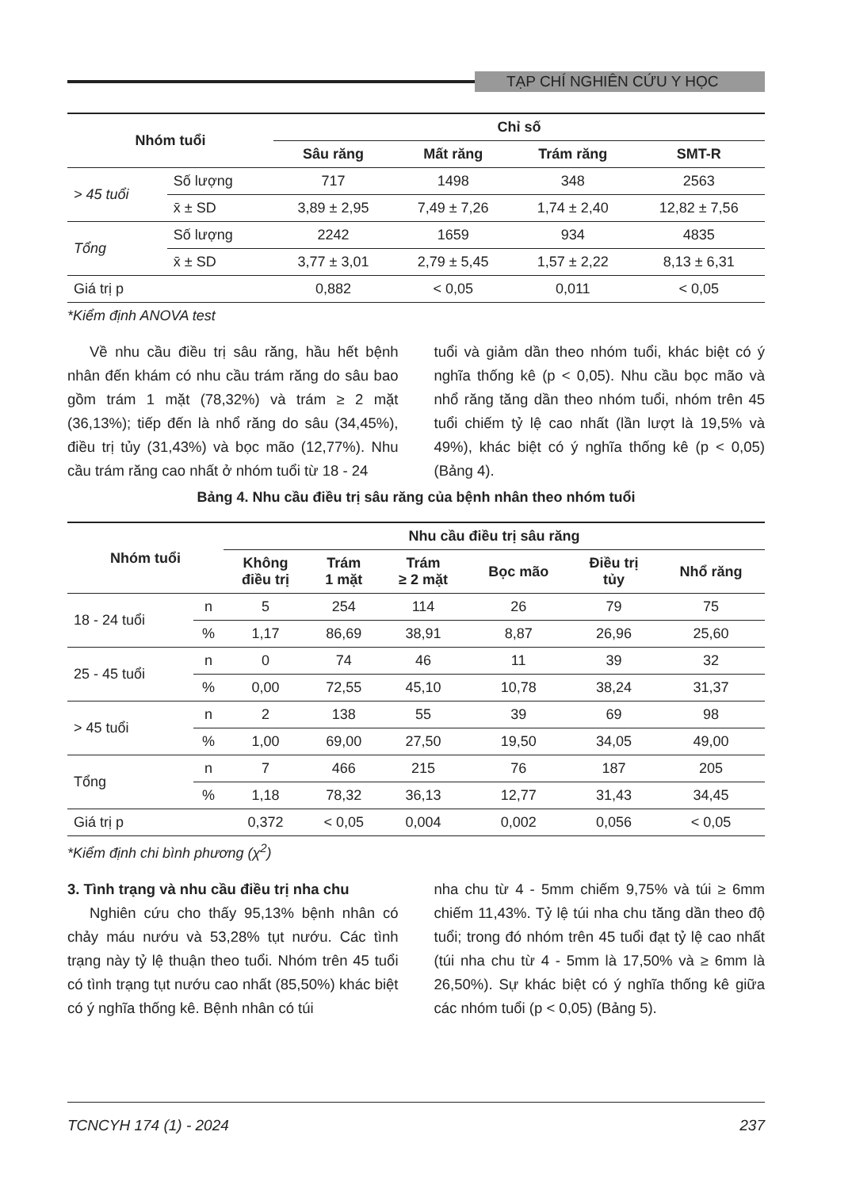TẠP CHÍ NGHIÊN CỨU Y HỌC
| Nhóm tuổi | | Chỉ số | | | |
| --- | --- | --- | --- | --- | --- |
| | | Sâu răng | Mất răng | Trám răng | SMT-R |
| > 45 tuổi | Số lượng | 717 | 1498 | 348 | 2563 |
| | x̄ ± SD | 3,89 ± 2,95 | 7,49 ± 7,26 | 1,74 ± 2,40 | 12,82 ± 7,56 |
| Tổng | Số lượng | 2242 | 1659 | 934 | 4835 |
| | x̄ ± SD | 3,77 ± 3,01 | 2,79 ± 5,45 | 1,57 ± 2,22 | 8,13 ± 6,31 |
| Giá trị p | | 0,882 | < 0,05 | 0,011 | < 0,05 |
*Kiểm định ANOVA test
Về nhu cầu điều trị sâu răng, hầu hết bệnh nhân đến khám có nhu cầu trám răng do sâu bao gồm trám 1 mặt (78,32%) và trám ≥ 2 mặt (36,13%); tiếp đến là nhổ răng do sâu (34,45%), điều trị tủy (31,43%) và bọc mão (12,77%). Nhu cầu trám răng cao nhất ở nhóm tuổi từ 18 - 24
tuổi và giảm dần theo nhóm tuổi, khác biệt có ý nghĩa thống kê (p < 0,05). Nhu cầu bọc mão và nhổ răng tăng dần theo nhóm tuổi, nhóm trên 45 tuổi chiếm tỷ lệ cao nhất (lần lượt là 19,5% và 49%), khác biệt có ý nghĩa thống kê (p < 0,05) (Bảng 4).
Bảng 4. Nhu cầu điều trị sâu răng của bệnh nhân theo nhóm tuổi
| Nhóm tuổi | | Nhu cầu điều trị sâu răng | | | | | |
| --- | --- | --- | --- | --- | --- | --- | --- |
| | | Không điều trị | Trám 1 mặt | Trám ≥ 2 mặt | Bọc mão | Điều trị tủy | Nhổ răng |
| 18 - 24 tuổi | n | 5 | 254 | 114 | 26 | 79 | 75 |
| | % | 1,17 | 86,69 | 38,91 | 8,87 | 26,96 | 25,60 |
| 25 - 45 tuổi | n | 0 | 74 | 46 | 11 | 39 | 32 |
| | % | 0,00 | 72,55 | 45,10 | 10,78 | 38,24 | 31,37 |
| > 45 tuổi | n | 2 | 138 | 55 | 39 | 69 | 98 |
| | % | 1,00 | 69,00 | 27,50 | 19,50 | 34,05 | 49,00 |
| Tổng | n | 7 | 466 | 215 | 76 | 187 | 205 |
| | % | 1,18 | 78,32 | 36,13 | 12,77 | 31,43 | 34,45 |
| Giá trị p | | 0,372 | < 0,05 | 0,004 | 0,002 | 0,056 | < 0,05 |
*Kiểm định chi bình phương (χ<sup>2</sup>)
3. Tình trạng và nhu cầu điều trị nha chu
Nghiên cứu cho thấy 95,13% bệnh nhân có chảy máu nướu và 53,28% tụt nướu. Các tình trạng này tỷ lệ thuận theo tuổi. Nhóm trên 45 tuổi có tình trạng tụt nướu cao nhất (85,50%) khác biệt có ý nghĩa thống kê. Bệnh nhân có túi
nha chu từ 4 - 5mm chiếm 9,75% và túi ≥ 6mm chiếm 11,43%. Tỷ lệ túi nha chu tăng dần theo độ tuổi; trong đó nhóm trên 45 tuổi đạt tỷ lệ cao nhất (túi nha chu từ 4 - 5mm là 17,50% và ≥ 6mm là 26,50%). Sự khác biệt có ý nghĩa thống kê giữa các nhóm tuổi (p < 0,05) (Bảng 5).
TCNCYH 174 (1) - 2024 237